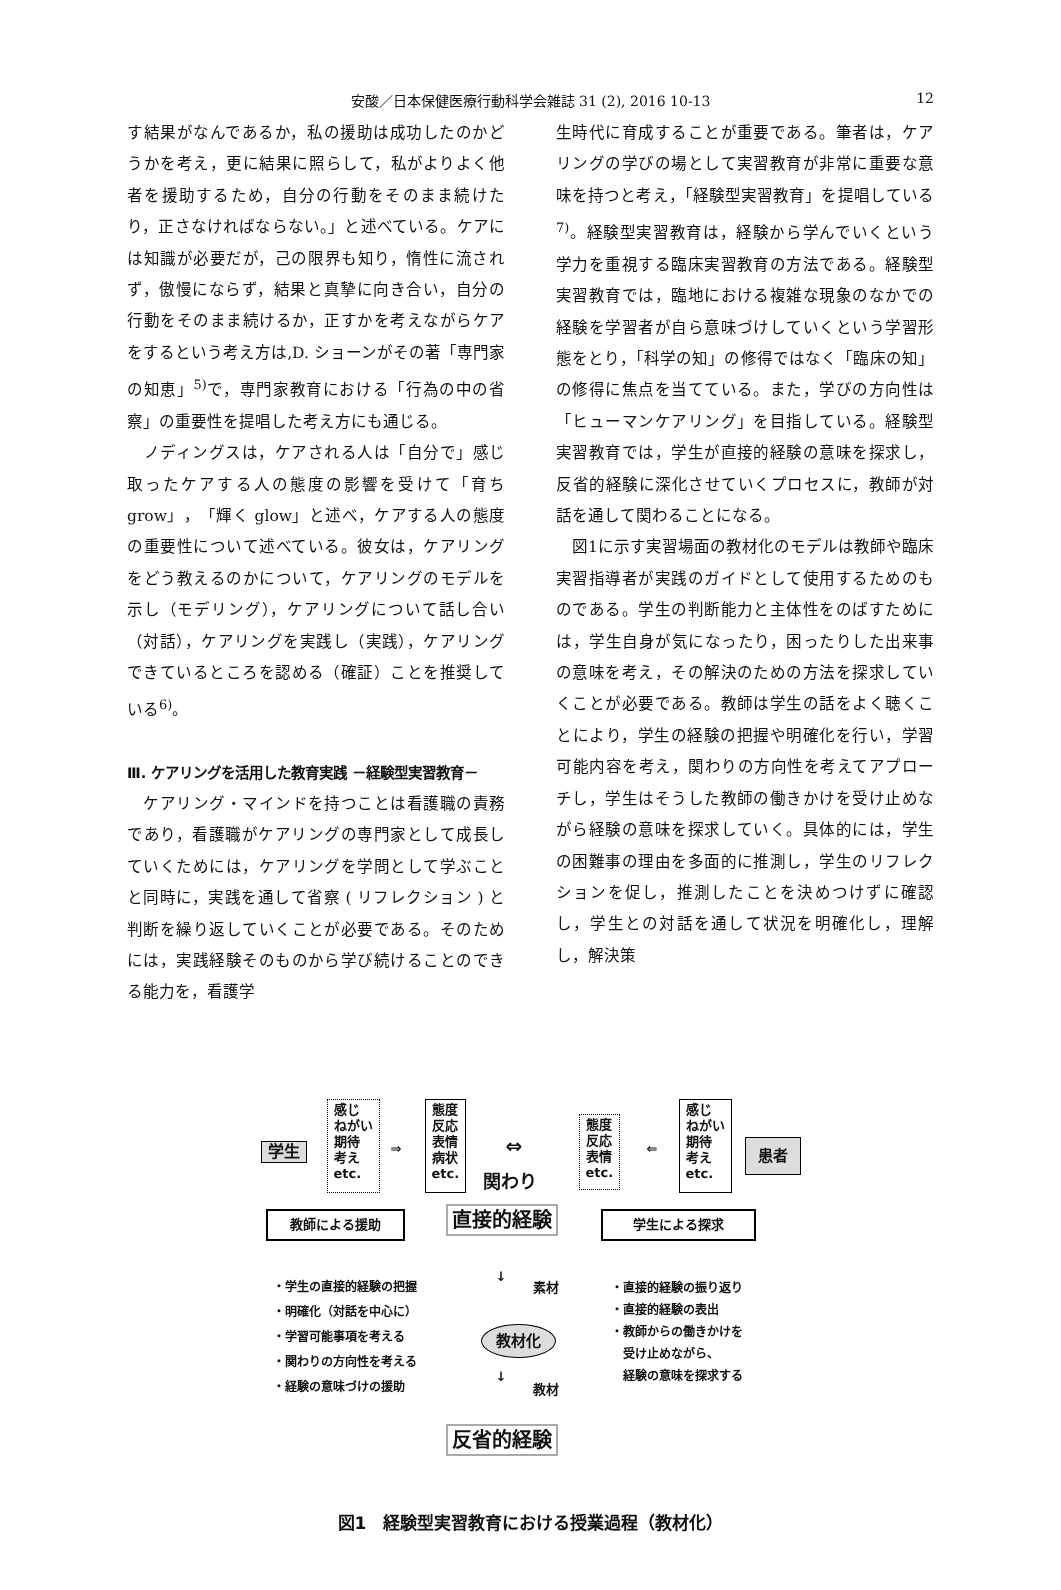安酸／日本保健医療行動科学会雑誌 31 (2), 2016 10-13 12
す結果がなんであるか，私の援助は成功したのかどうかを考え，更に結果に照らして，私がよりよく他者を援助するため，自分の行動をそのまま続けたり，正さなければならない。」と述べている。ケアには知識が必要だが，己の限界も知り，惰性に流されず，傲慢にならず，結果と真摯に向き合い，自分の行動をそのまま続けるか，正すかを考えながらケアをするという考え方は,D. ショーンがその著「専門家の知恵」<sup>5)</sup>で，専門家教育における「行為の中の省察」の重要性を提唱した考え方にも通じる。
　ノディングスは，ケアされる人は「自分で」感じ取ったケアする人の態度の影響を受けて「育ち grow」，「輝く glow」と述べ，ケアする人の態度の重要性について述べている。彼女は，ケアリングをどう教えるのかについて，ケアリングのモデルを示し（モデリング），ケアリングについて話し合い（対話），ケアリングを実践し（実践），ケアリングできているところを認める（確証）ことを推奨している<sup>6)</sup>。
Ⅲ. ケアリングを活用した教育実践 －経験型実習教育－
　ケアリング・マインドを持つことは看護職の責務であり，看護職がケアリングの専門家として成長していくためには，ケアリングを学問として学ぶことと同時に，実践を通して省察 ( リフレクション ) と判断を繰り返していくことが必要である。そのためには，実践経験そのものから学び続けることのできる能力を，看護学
生時代に育成することが重要である。筆者は，ケアリングの学びの場として実習教育が非常に重要な意味を持つと考え，「経験型実習教育」を提唱している<sup>7)</sup>。経験型実習教育は，経験から学んでいくという学力を重視する臨床実習教育の方法である。経験型実習教育では，臨地における複雑な現象のなかでの経験を学習者が自ら意味づけしていくという学習形態をとり，「科学の知」の修得ではなく「臨床の知」の修得に焦点を当てている。また，学びの方向性は「ヒューマンケアリング」を目指している。経験型実習教育では，学生が直接的経験の意味を探求し，反省的経験に深化させていくプロセスに，教師が対話を通して関わることになる。
　図1に示す実習場面の教材化のモデルは教師や臨床実習指導者が実践のガイドとして使用するためのものである。学生の判断能力と主体性をのばすためには，学生自身が気になったり，困ったりした出来事の意味を考え，その解決のための方法を探求していくことが必要である。教師は学生の話をよく聴くことにより，学生の経験の把握や明確化を行い，学習可能内容を考え，関わりの方向性を考えてアプローチし，学生はそうした教師の働きかけを受け止めながら経験の意味を探求していく。具体的には，学生の困難事の理由を多面的に推測し，学生のリフレクションを促し，推測したことを決めつけずに確認し，学生との対話を通して状況を明確化し，理解し，解決策
学生
感じ
ねがい
期待
考え
etc.
⇒
態度
反応
表情
病状
etc.
⇔
関わり
態度
反応
表情
etc.
⇐
感じ
ねがい
期待
考え
etc.
患者
教師による援助 直接的経験 学生による探求
・学生の直接的経験の把握
・明確化（対話を中心に）
・学習可能事項を考える
・関わりの方向性を考える
・経験の意味づけの援助
↓
素材
教材化
↓
教材
・直接的経験の振り返り
・直接的経験の表出
・教師からの働きかけを
　受け止めながら、
　経験の意味を探求する
反省的経験
図1　経験型実習教育における授業過程（教材化）